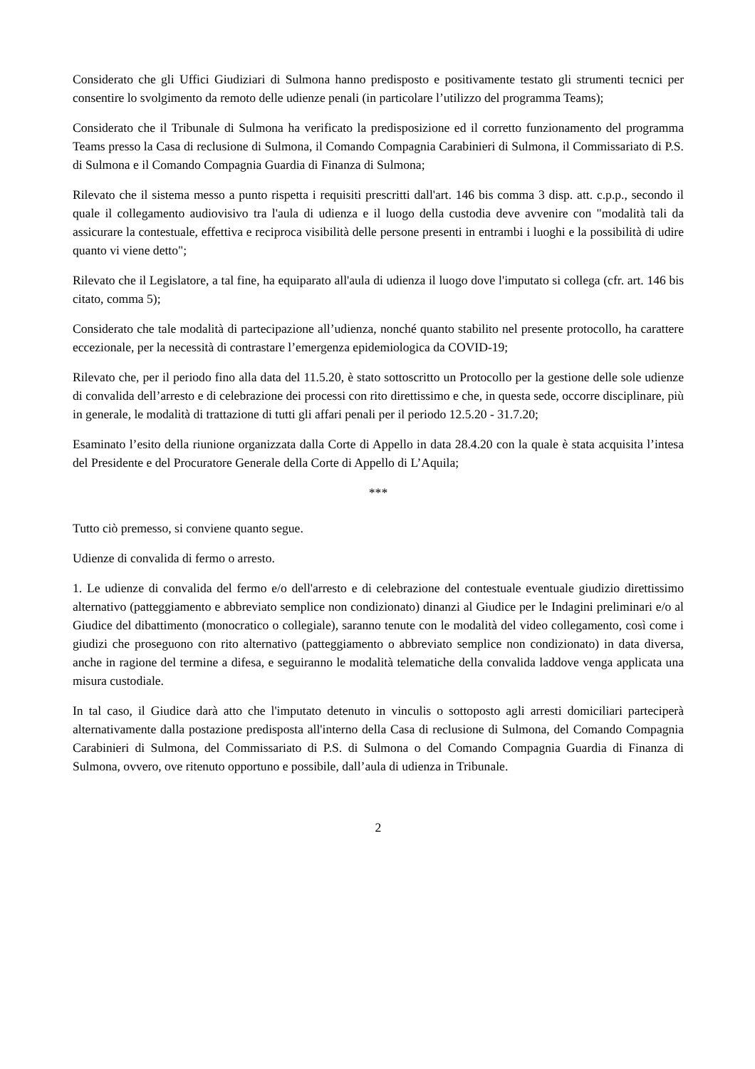Considerato che gli Uffici Giudiziari di Sulmona hanno predisposto e positivamente testato gli strumenti tecnici per consentire lo svolgimento da remoto delle udienze penali (in particolare l’utilizzo del programma Teams);
Considerato che il Tribunale di Sulmona ha verificato la predisposizione ed il corretto funzionamento del programma Teams presso la Casa di reclusione di Sulmona, il Comando Compagnia Carabinieri di Sulmona, il Commissariato di P.S. di Sulmona e il Comando Compagnia Guardia di Finanza di Sulmona;
Rilevato che il sistema messo a punto rispetta i requisiti prescritti dall'art. 146 bis comma 3 disp. att. c.p.p., secondo il quale il collegamento audiovisivo tra l'aula di udienza e il luogo della custodia deve avvenire con "modalità tali da assicurare la contestuale, effettiva e reciproca visibilità delle persone presenti in entrambi i luoghi e la possibilità di udire quanto vi viene detto";
Rilevato che il Legislatore, a tal fine, ha equiparato all'aula di udienza il luogo dove l'imputato si collega (cfr. art. 146 bis citato, comma 5);
Considerato che tale modalità di partecipazione all’udienza, nonché quanto stabilito nel presente protocollo, ha carattere eccezionale, per la necessità di contrastare l’emergenza epidemiologica da COVID-19;
Rilevato che, per il periodo fino alla data del 11.5.20, è stato sottoscritto un Protocollo per la gestione delle sole udienze di convalida dell’arresto e di celebrazione dei processi con rito direttissimo e che, in questa sede, occorre disciplinare, più in generale, le modalità di trattazione di tutti gli affari penali per il periodo 12.5.20 - 31.7.20;
Esaminato l’esito della riunione organizzata dalla Corte di Appello in data 28.4.20 con la quale è stata acquisita l’intesa del Presidente e del Procuratore Generale della Corte di Appello di L’Aquila;
***
Tutto ciò premesso, si conviene quanto segue.
Udienze di convalida di fermo o arresto.
1. Le udienze di convalida del fermo e/o dell'arresto e di celebrazione del contestuale eventuale giudizio direttissimo alternativo (patteggiamento e abbreviato semplice non condizionato) dinanzi al Giudice per le Indagini preliminari e/o al Giudice del dibattimento (monocratico o collegiale), saranno tenute con le modalità del video collegamento, così come i giudizi che proseguono con rito alternativo (patteggiamento o abbreviato semplice non condizionato) in data diversa, anche in ragione del termine a difesa, e seguiranno le modalità telematiche della convalida laddove venga applicata una misura custodiale.
In tal caso, il Giudice darà atto che l'imputato detenuto in vinculis o sottoposto agli arresti domiciliari parteciperà alternativamente dalla postazione predisposta all'interno della Casa di reclusione di Sulmona, del Comando Compagnia Carabinieri di Sulmona, del Commissariato di P.S. di Sulmona o del Comando Compagnia Guardia di Finanza di Sulmona, ovvero, ove ritenuto opportuno e possibile, dall’aula di udienza in Tribunale.
2